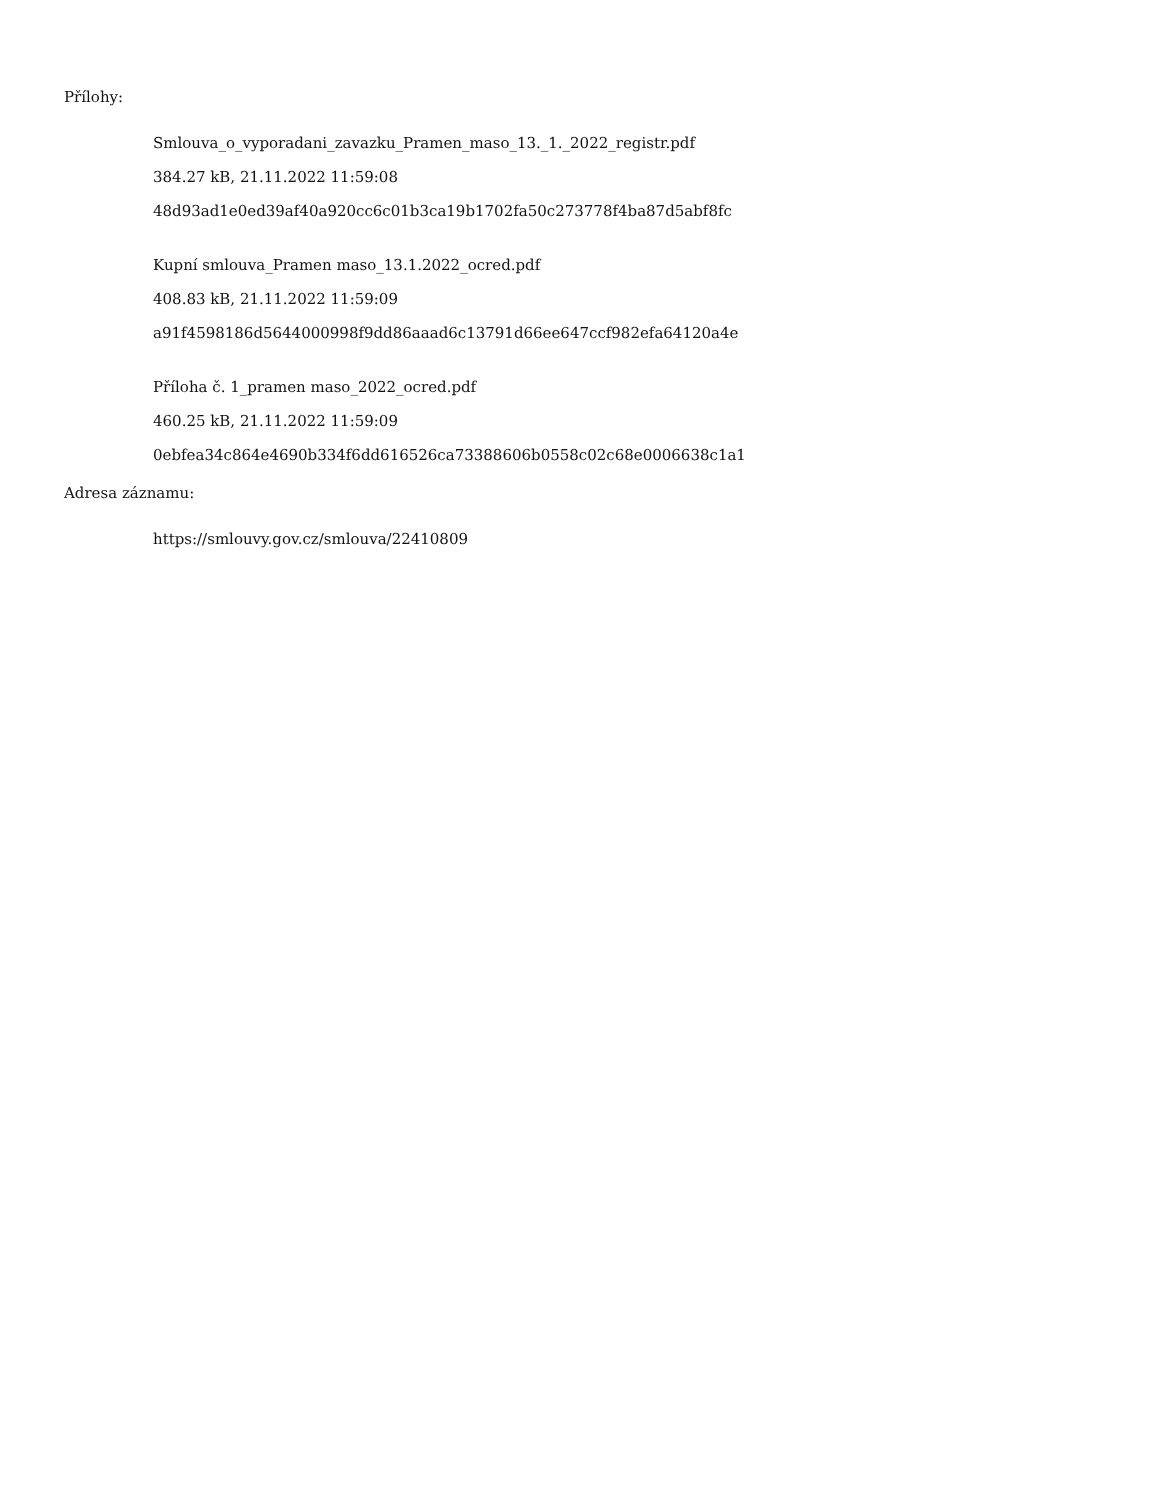Přílohy:
Smlouva_o_vyporadani_zavazku_Pramen_maso_13._1._2022_registr.pdf
384.27 kB, 21.11.2022 11:59:08
48d93ad1e0ed39af40a920cc6c01b3ca19b1702fa50c273778f4ba87d5abf8fc
Kupní smlouva_Pramen maso_13.1.2022_ocred.pdf
408.83 kB, 21.11.2022 11:59:09
a91f4598186d5644000998f9dd86aaad6c13791d66ee647ccf982efa64120a4e
Příloha č. 1_pramen maso_2022_ocred.pdf
460.25 kB, 21.11.2022 11:59:09
0ebfea34c864e4690b334f6dd616526ca73388606b0558c02c68e0006638c1a1
Adresa záznamu:
https://smlouvy.gov.cz/smlouva/22410809